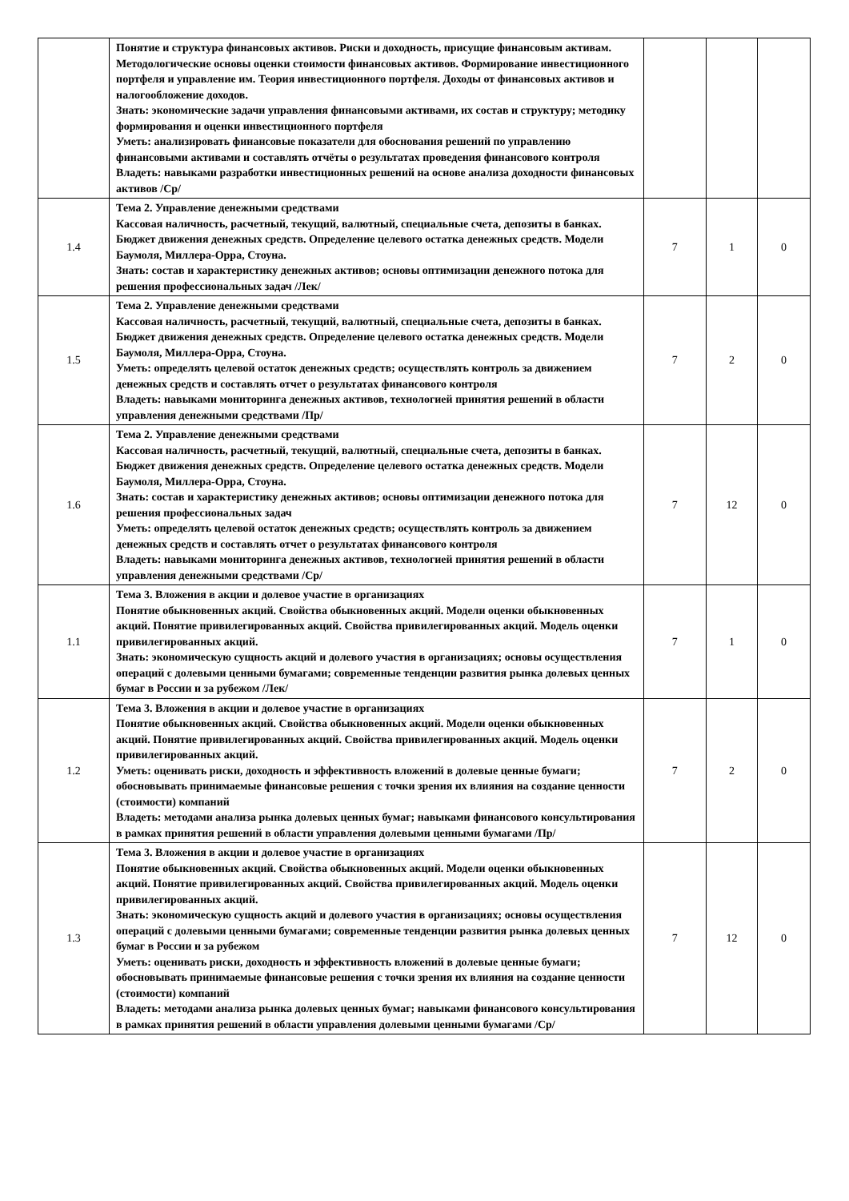| | Понятие и структура финансовых активов. Риски и доходность, присущие финансовым активам. Методологические основы оценки стоимости финансовых активов. Формирование инвестиционного портфеля и управление им. Теория инвестиционного портфеля. Доходы от финансовых активов и налогообложение доходов. Знать: экономические задачи управления финансовыми активами, их состав и структуру; методику формирования и оценки инвестиционного портфеля Уметь: анализировать финансовые показатели для обоснования решений по управлению финансовыми активами и составлять отчёты о результатах проведения финансового контроля Владеть: навыками разработки инвестиционных решений на основе анализа доходности финансовых активов /Ср/ | | | |
| 1.4 | Тема 2. Управление денежными средствами Кассовая наличность, расчетный, текущий, валютный, специальные счета, депозиты в банках. Бюджет движения денежных средств. Определение целевого остатка денежных средств. Модели Баумоля, Миллера-Орра, Стоуна. Знать: состав и характеристику денежных активов; основы оптимизации денежного потока для решения профессиональных задач /Лек/ | 7 | 1 | 0 |
| 1.5 | Тема 2. Управление денежными средствами Кассовая наличность, расчетный, текущий, валютный, специальные счета, депозиты в банках. Бюджет движения денежных средств. Определение целевого остатка денежных средств. Модели Баумоля, Миллера-Орра, Стоуна. Уметь: определять целевой остаток денежных средств; осуществлять контроль за движением денежных средств и составлять отчет о результатах финансового контроля Владеть: навыками мониторинга денежных активов, технологией принятия решений в области управления денежными средствами /Пр/ | 7 | 2 | 0 |
| 1.6 | Тема 2. Управление денежными средствами Кассовая наличность, расчетный, текущий, валютный, специальные счета, депозиты в банках. Бюджет движения денежных средств. Определение целевого остатка денежных средств. Модели Баумоля, Миллера-Орра, Стоуна. Знать: состав и характеристику денежных активов; основы оптимизации денежного потока для решения профессиональных задач Уметь: определять целевой остаток денежных средств; осуществлять контроль за движением денежных средств и составлять отчет о результатах финансового контроля Владеть: навыками мониторинга денежных активов, технологией принятия решений в области управления денежными средствами /Ср/ | 7 | 12 | 0 |
| 1.1 | Тема 3. Вложения в акции и долевое участие в организациях Понятие обыкновенных акций. Свойства обыкновенных акций. Модели оценки обыкновенных акций. Понятие привилегированных акций. Свойства привилегированных акций. Модель оценки привилегированных акций. Знать: экономическую сущность акций и долевого участия в организациях; основы осуществления операций с долевыми ценными бумагами; современные тенденции развития рынка долевых ценных бумаг в России и за рубежом /Лек/ | 7 | 1 | 0 |
| 1.2 | Тема 3. Вложения в акции и долевое участие в организациях Понятие обыкновенных акций. Свойства обыкновенных акций. Модели оценки обыкновенных акций. Понятие привилегированных акций. Свойства привилегированных акций. Модель оценки привилегированных акций. Уметь: оценивать риски, доходность и эффективность вложений в долевые ценные бумаги; обосновывать принимаемые финансовые решения с точки зрения их влияния на создание ценности (стоимости) компаний Владеть: методами анализа рынка долевых ценных бумаг; навыками финансового консультирования в рамках принятия решений в области управления долевыми ценными бумагами /Пр/ | 7 | 2 | 0 |
| 1.3 | Тема 3. Вложения в акции и долевое участие в организациях Понятие обыкновенных акций. Свойства обыкновенных акций. Модели оценки обыкновенных акций. Понятие привилегированных акций. Свойства привилегированных акций. Модель оценки привилегированных акций. Знать: экономическую сущность акций и долевого участия в организациях; основы осуществления операций с долевыми ценными бумагами; современные тенденции развития рынка долевых ценных бумаг в России и за рубежом Уметь: оценивать риски, доходность и эффективность вложений в долевые ценные бумаги; обосновывать принимаемые финансовые решения с точки зрения их влияния на создание ценности (стоимости) компаний Владеть: методами анализа рынка долевых ценных бумаг; навыками финансового консультирования в рамках принятия решений в области управления долевыми ценными бумагами /Ср/ | 7 | 12 | 0 |